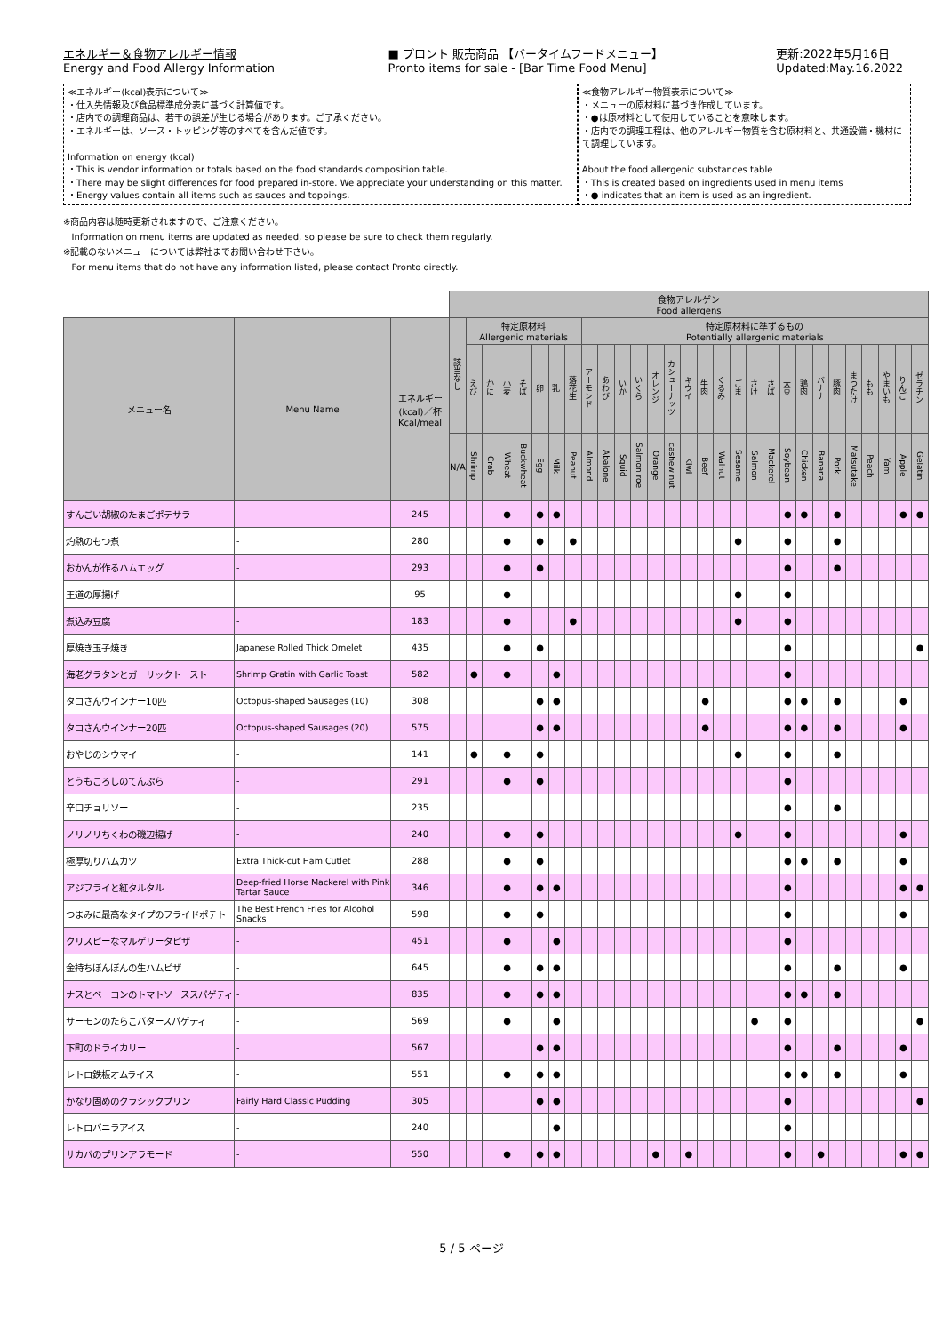エネルギー＆食物アレルギー情報
Energy and Food Allergy Information
■ プロント 販売商品 【バータイムフードメニュー】
Pronto items for sale - [Bar Time Food Menu]
更新:2022年5月16日
Updated:May.16.2022
≪エネルギー(kcal)表示について≫
・仕入先情報及び食品標準成分表に基づく計算値です。
・店内での調理商品は、若干の誤差が生じる場合があります。ご了承ください。
・エネルギーは、ソース・トッピング等のすべてを含んだ値です。
Information on energy (kcal)
・This is vendor information or totals based on the food standards composition table.
・There may be slight differences for food prepared in-store. We appreciate your understanding on this matter.
・Energy values contain all items such as sauces and toppings.
≪食物アレルギー物質表示について≫
・メニューの原材料に基づき作成しています。
・●は原材料として使用していることを意味します。
・店内での調理工程は、他のアレルギー物質を含む原材料と、共通設備・機材にて調理しています。
About the food allergenic substances table
・This is created based on ingredients used in menu items
・● indicates that an item is used as an ingredient.
※商品内容は随時更新されますので、ご注意ください。
Information on menu items are updated as needed, so please be sure to check them regularly.
※記載のないメニューについては弊社までお問い合わせ下さい。
For menu items that do not have any information listed, please contact Pronto directly.
| | | | 食物アレルゲン Food allergens | | | | | | | | | | | | | | | | | | | | | | | | | | | | |
| --- | --- | --- | --- | --- | --- | --- | --- | --- | --- | --- | --- | --- | --- | --- | --- | --- | --- | --- | --- | --- | --- | --- | --- | --- | --- | --- | --- | --- | --- | --- | --- |
| メニュー名 | Menu Name | エネルギー (kcal)／杯 Kcal/meal | 該当なし | 特定原材料 Allergenic materials | | | | | | | 特定原材料に準ずるもの Potentially allergenic materials | | | | | | | | | | | | | | | | | | | | |
| | | | | えび | かに | 小麦 | そば | 卵 | 乳 | 落花生 | アーモンド | あわび | いか | いくら | オレンジ | カシューナッツ | キウイ | 牛肉 | くるみ | ごま | さけ | さば | 大豆 | 鶏肉 | バナナ | 豚肉 | まつたけ | もも | やまいも | りんご | ゼラチン |
| | | | N/A | Shrimp | Crab | Wheat | Buckwheat | Egg | Milk | Peanut | Almond | Abalone | Squid | Salmon roe | Orange | cashew nut | Kiwi | Beef | Walnut | Sesame | Salmon | Mackerel | Soybean | Chicken | Banana | Pork | Matsutake | Peach | Yam | Apple | Gelatin |
| すんごい胡椒のたまごポテサラ | - | 245 | | | | ● | | ● | ● | | | | | | | | | | | | | | ● | ● | | ● | | | | ● | ● |
| 灼熱のもつ煮 | - | 280 | | | | ● | | ● | | ● | | | | | | | | | | ● | | | ● | | | ● | | | | | |
| おかんが作るハムエッグ | - | 293 | | | | ● | | ● | | | | | | | | | | | | | | | ● | | | ● | | | | | |
| 王道の厚揚げ | - | 95 | | | | ● | | | | | | | | | | | | | | ● | | | ● | | | | | | | | |
| 煮込み豆腐 | - | 183 | | | | ● | | | | ● | | | | | | | | | | ● | | | ● | | | | | | | | |
| 厚焼き玉子焼き | Japanese Rolled Thick Omelet | 435 | | | | ● | | ● | | | | | | | | | | | | | | | ● | | | | | | | | ● |
| 海老グラタンとガーリックトースト | Shrimp Gratin with Garlic Toast | 582 | | ● | | ● | | | ● | | | | | | | | | | | | | | ● | | | | | | | | |
| タコさんウインナー10匹 | Octopus-shaped Sausages (10) | 308 | | | | | | ● | ● | | | | | | | | | ● | | | | | ● | ● | | ● | | | | ● | |
| タコさんウインナー20匹 | Octopus-shaped Sausages (20) | 575 | | | | | | ● | ● | | | | | | | | | ● | | | | | ● | ● | | ● | | | | ● | |
| おやじのシウマイ | - | 141 | | ● | | ● | | ● | | | | | | | | | | | | ● | | | ● | | | ● | | | | | |
| とうもころしのてんぷら | - | 291 | | | | ● | | ● | | | | | | | | | | | | | | | ● | | | | | | | | |
| 辛口チョリソー | - | 235 | | | | | | | | | | | | | | | | | | | | | ● | | | ● | | | | | |
| ノリノリちくわの磯辺揚げ | - | 240 | | | | ● | | ● | | | | | | | | | | | | ● | | | ● | | | | | | | ● | |
| 極厚切りハムカツ | Extra Thick-cut Ham Cutlet | 288 | | | | ● | | ● | | | | | | | | | | | | | | | ● | ● | | ● | | | | ● | |
| アジフライと紅タルタル | Deep-fried Horse Mackerel with Pink Tartar Sauce | 346 | | | | ● | | ● | ● | | | | | | | | | | | | | | ● | | | | | | | ● | ● |
| つまみに最高なタイプのフライドポテト | The Best French Fries for Alcohol Snacks | 598 | | | | ● | | ● | | | | | | | | | | | | | | | ● | | | | | | | ● | |
| クリスピーなマルゲリータピザ | - | 451 | | | | ● | | | ● | | | | | | | | | | | | | | ● | | | | | | | | |
| 金持ちぼんぼんの生ハムピザ | - | 645 | | | | ● | | ● | ● | | | | | | | | | | | | | | ● | | | ● | | | | ● | |
| ナスとベーコンのトマトソーススパゲティ | - | 835 | | | | ● | | ● | ● | | | | | | | | | | | | | | ● | ● | | ● | | | | | |
| サーモンのたらこバタースパゲティ | - | 569 | | | | ● | | | ● | | | | | | | | | | | | ● | | ● | | | | | | | | ● |
| 下町のドライカリー | - | 567 | | | | | | ● | ● | | | | | | | | | | | | | | ● | | | ● | | | | ● | |
| レトロ鉄板オムライス | - | 551 | | | | ● | | ● | ● | | | | | | | | | | | | | | ● | ● | | ● | | | | ● | |
| かなり固めのクラシックプリン | Fairly Hard Classic Pudding | 305 | | | | | | ● | ● | | | | | | | | | | | | | | ● | | | | | | | | ● |
| レトロバニラアイス | - | 240 | | | | | | | ● | | | | | | | | | | | | | | ● | | | | | | | | |
| サカバのプリンアラモード | - | 550 | | | | ● | | ● | ● | | | | | | ● | | ● | | | | | | ● | | ● | | | | | ● | ● |
5 / 5 ページ